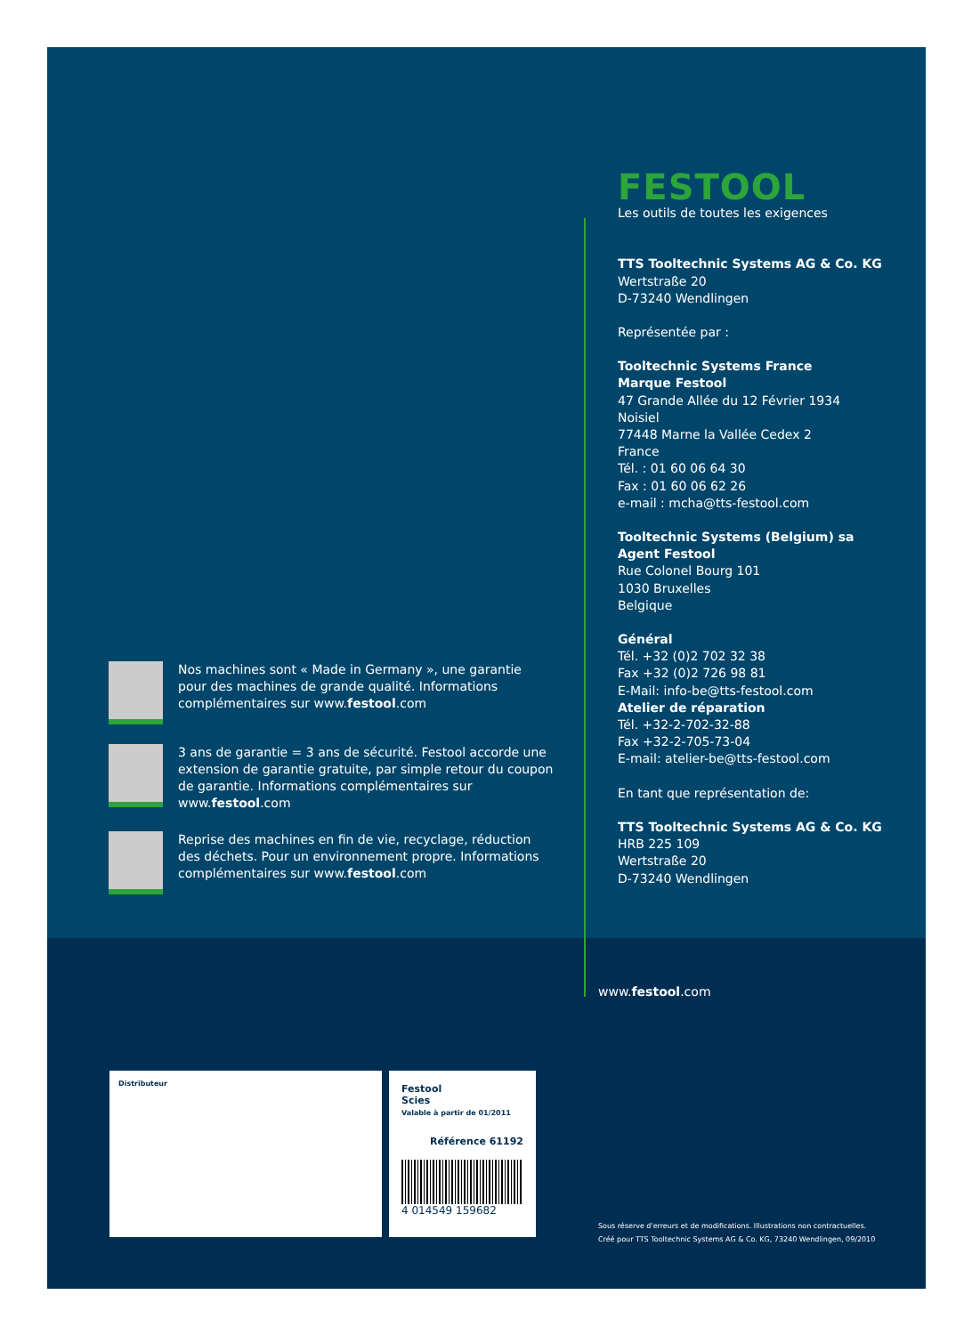Nos machines sont « Made in Germany », une garantie pour des machines de grande qualité. Informations complémentaires sur www.festool.com
3 ans de garantie = 3 ans de sécurité. Festool accorde une extension de garantie gratuite, par simple retour du coupon de garantie. Informations complémentaires sur www.festool.com
Reprise des machines en fin de vie, recyclage, réduction des déchets. Pour un environnement propre. Informations complémentaires sur www.festool.com
FESTOOL
Les outils de toutes les exigences
TTS Tooltechnic Systems AG & Co. KG
Wertstraße 20
D-73240 Wendlingen
Représentée par :
Tooltechnic Systems France
Marque Festool
47 Grande Allée du 12 Février 1934
Noisiel
77448 Marne la Vallée Cedex 2
France
Tél. : 01 60 06 64 30
Fax : 01 60 06 62 26
e-mail : mcha@tts-festool.com
Tooltechnic Systems (Belgium) sa
Agent Festool
Rue Colonel Bourg 101
1030 Bruxelles
Belgique
Général
Tél. +32 (0)2 702 32 38
Fax +32 (0)2 726 98 81
E-Mail: info-be@tts-festool.com
Atelier de réparation
Tél. +32-2-702-32-88
Fax +32-2-705-73-04
E-mail: atelier-be@tts-festool.com
En tant que représentation de:
TTS Tooltechnic Systems AG & Co. KG
HRB 225 109
Wertstraße 20
D-73240 Wendlingen
www.festool.com
Distributeur
Festool
Scies
Valable à partir de 01/2011
Référence 61192
4 014549 159682
Sous réserve d'erreurs et de modifications. Illustrations non contractuelles.
Créé pour TTS Tooltechnic Systems AG & Co. KG, 73240 Wendlingen, 09/2010